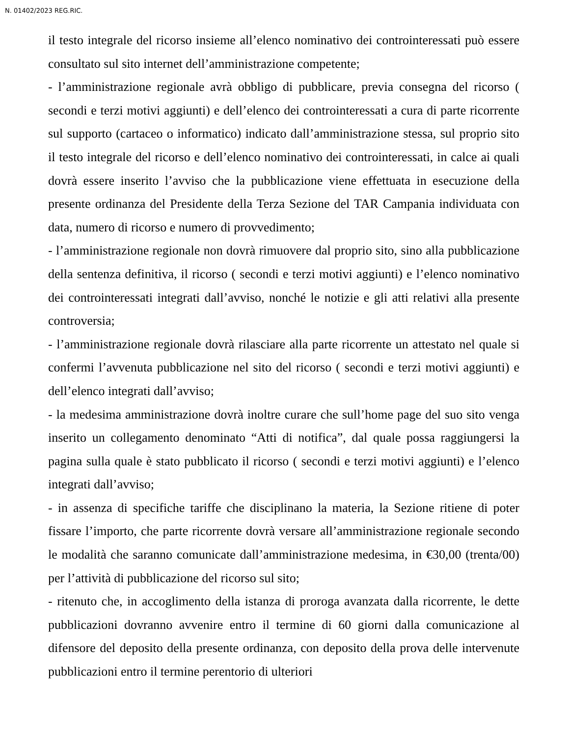N. 01402/2023 REG.RIC.
il testo integrale del ricorso insieme all’elenco nominativo dei controinteressati può essere consultato sul sito internet dell’amministrazione competente;
- l’amministrazione regionale avrà obbligo di pubblicare, previa consegna del ricorso ( secondi e terzi motivi aggiunti) e dell’elenco dei controinteressati a cura di parte ricorrente sul supporto (cartaceo o informatico) indicato dall’amministrazione stessa, sul proprio sito il testo integrale del ricorso e dell’elenco nominativo dei controinteressati, in calce ai quali dovrà essere inserito l’avviso che la pubblicazione viene effettuata in esecuzione della presente ordinanza del Presidente della Terza Sezione del TAR Campania individuata con data, numero di ricorso e numero di provvedimento;
- l’amministrazione regionale non dovrà rimuovere dal proprio sito, sino alla pubblicazione della sentenza definitiva, il ricorso ( secondi e terzi motivi aggiunti) e l’elenco nominativo dei controinteressati integrati dall’avviso, nonché le notizie e gli atti relativi alla presente controversia;
- l’amministrazione regionale dovrà rilasciare alla parte ricorrente un attestato nel quale si confermi l’avvenuta pubblicazione nel sito del ricorso ( secondi e terzi motivi aggiunti) e dell’elenco integrati dall’avviso;
- la medesima amministrazione dovrà inoltre curare che sull’home page del suo sito venga inserito un collegamento denominato “Atti di notifica”, dal quale possa raggiungersi la pagina sulla quale è stato pubblicato il ricorso ( secondi e terzi motivi aggiunti) e l’elenco integrati dall’avviso;
- in assenza di specifiche tariffe che disciplinano la materia, la Sezione ritiene di poter fissare l’importo, che parte ricorrente dovrà versare all’amministrazione regionale secondo le modalità che saranno comunicate dall’amministrazione medesima, in €30,00 (trenta/00) per l’attività di pubblicazione del ricorso sul sito;
- ritenuto che, in accoglimento della istanza di proroga avanzata dalla ricorrente, le dette pubblicazioni dovranno avvenire entro il termine di 60 giorni dalla comunicazione al difensore del deposito della presente ordinanza, con deposito della prova delle intervenute pubblicazioni entro il termine perentorio di ulteriori